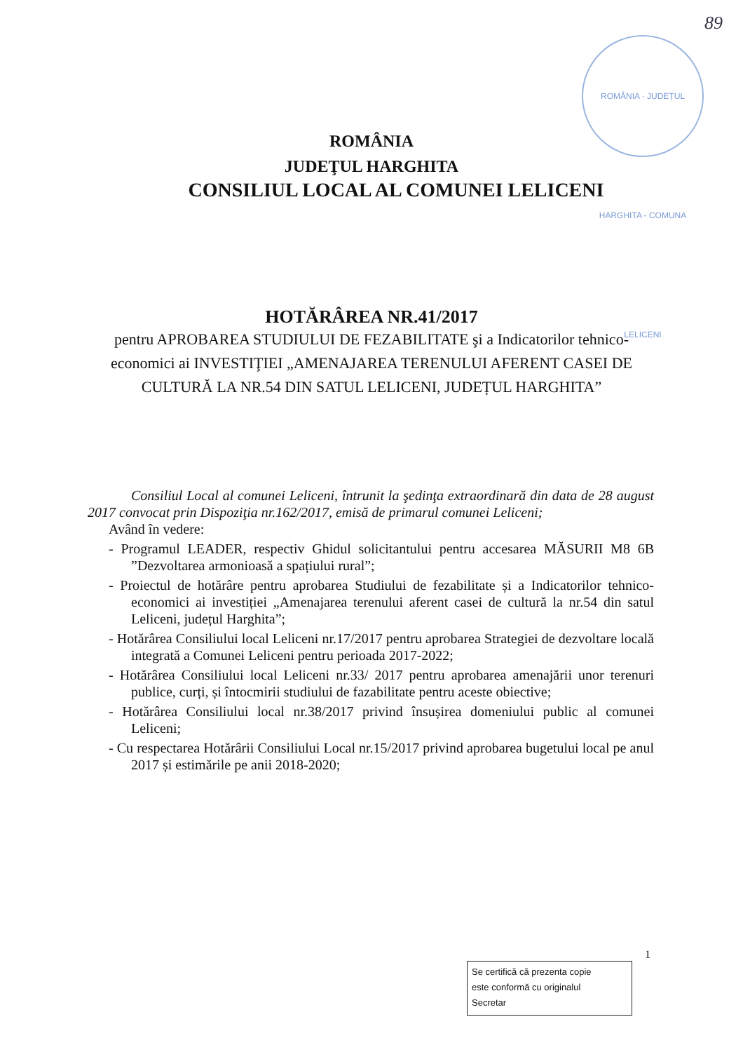89
ROMÂNIA · JUDEȚUL HARGHITA - COMUNA LELICENI
ROMÂNIA
JUDEŢUL HARGHITA
CONSILIUL LOCAL AL COMUNEI LELICENI
HOTĂRÂREA NR.41/2017
pentru APROBAREA STUDIULUI DE FEZABILITATE şi a Indicatorilor tehnico-economici ai INVESTIŢIEI „AMENAJAREA TERENULUI AFERENT CASEI DE CULTURĂ LA NR.54 DIN SATUL LELICENI, JUDEȚUL HARGHITA”
Consiliul Local al comunei Leliceni, întrunit la şedinţa extraordinară din data de 28 august 2017 convocat prin Dispoziţia nr.162/2017, emisă de primarul comunei Leliceni;
Având în vedere:
- Programul LEADER, respectiv Ghidul solicitantului pentru accesarea MĂSURII M8 6B ”Dezvoltarea armonioasă a spațiului rural”;
- Proiectul de hotărâre pentru aprobarea Studiului de fezabilitate și a Indicatorilor tehnico-economici ai investiției „Amenajarea terenului aferent casei de cultură la nr.54 din satul Leliceni, județul Harghita”;
- Hotărârea Consiliului local Leliceni nr.17/2017 pentru aprobarea Strategiei de dezvoltare locală integrată a Comunei Leliceni pentru perioada 2017-2022;
- Hotărârea Consiliului local Leliceni nr.33/ 2017 pentru aprobarea amenajării unor terenuri publice, curți, și întocmirii studiului de fazabilitate pentru aceste obiective;
- Hotărârea Consiliului local nr.38/2017 privind însușirea domeniului public al comunei Leliceni;
- Cu respectarea Hotărârii Consiliului Local nr.15/2017 privind aprobarea bugetului local pe anul 2017 și estimările pe anii 2018-2020;
1
Se certifică că prezenta copie
este conformă cu originalul
Secretar